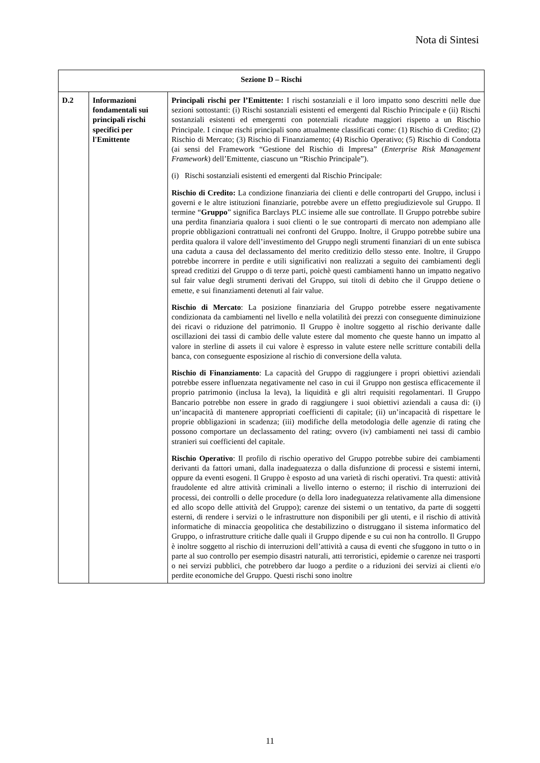Nota di Sintesi
| Sezione D – Rischi | | |
| --- | --- | --- |
| D.2 | Informazioni fondamentali sui principali rischi specifici per l'Emittente | Principali rischi per l’Emittente: I rischi sostanziali e il loro impatto sono descritti nelle due sezioni sottostanti: (i) Rischi sostanziali esistenti ed emergenti dal Rischio Principale e (ii) Rischi sostanziali esistenti ed emergernti con potenziali ricadute maggiori rispetto a un Rischio Principale. I cinque rischi principali sono attualmente classificati come: (1) Rischio di Credito; (2) Rischio di Mercato; (3) Rischio di Finanziamento; (4) Rischio Operativo; (5) Rischio di Condotta (ai sensi del Framework “Gestione del Rischio di Impresa” ( Enterprise Risk Management Framework ) dell’Emittente, ciascuno un “Rischio Principale”). (i) Rischi sostanziali esistenti ed emergenti dal Rischio Principale: Rischio di Credito: La condizione finanziaria dei clienti e delle controparti del Gruppo, inclusi i governi e le altre istituzioni finanziarie, potrebbe avere un effetto pregiudizievole sul Gruppo. Il termine “ Gruppo ” significa Barclays PLC insieme alle sue controllate. Il Gruppo potrebbe subire una perdita finanziaria qualora i suoi clienti o le sue controparti di mercato non adempiano alle proprie obbligazioni contrattuali nei confronti del Gruppo. Inoltre, il Gruppo potrebbe subire una perdita qualora il valore dell’investimento del Gruppo negli strumenti finanziari di un ente subisca una caduta a causa del declassamento del merito creditizio dello stesso ente. Inoltre, il Gruppo potrebbe incorrere in perdite e utili significativi non realizzati a seguito dei cambiamenti degli spread creditizi del Gruppo o di terze parti, poichè questi cambiamenti hanno un impatto negativo sul fair value degli strumenti derivati del Gruppo, sui titoli di debito che il Gruppo detiene o emette, e sui finanziamenti detenuti al fair value. Rischio di Mercato : La posizione finanziaria del Gruppo potrebbe essere negativamente condizionata da cambiamenti nel livello e nella volatilità dei prezzi con conseguente diminuizione dei ricavi o riduzione del patrimonio. Il Gruppo è inoltre soggetto al rischio derivante dalle oscillazioni dei tassi di cambio delle valute estere dal momento che queste hanno un impatto al valore in sterline di assets il cui valore è espresso in valute estere nelle scritture contabili della banca, con conseguente esposizione al rischio di conversione della valuta. Rischio di Finanziamento : La capacità del Gruppo di raggiungere i propri obiettivi aziendali potrebbe essere influenzata negativamente nel caso in cui il Gruppo non gestisca efficacemente il proprio patrimonio (inclusa la leva), la liquidità e gli altri requisiti regolamentari. Il Gruppo Bancario potrebbe non essere in grado di raggiungere i suoi obiettivi aziendali a causa di: (i) un‘incapacità di mantenere appropriati coefficienti di capitale; (ii) un’incapacità di rispettare le proprie obbligazioni in scadenza; (iii) modifiche della metodologia delle agenzie di rating che possono comportare un declassamento del rating; ovvero (iv) cambiamenti nei tassi di cambio stranieri sui coefficienti del capitale. Rischio Operativo : Il profilo di rischio operativo del Gruppo potrebbe subire dei cambiamenti derivanti da fattori umani, dalla inadeguatezza o dalla disfunzione di processi e sistemi interni, oppure da eventi esogeni. Il Gruppo è esposto ad una varietà di rischi operativi. Tra questi: attività fraudolente ed altre attività criminali a livello interno o esterno; il rischio di interruzioni dei processi, dei controlli o delle procedure (o della loro inadeguatezza relativamente alla dimensione ed allo scopo delle attività del Gruppo); carenze dei sistemi o un tentativo, da parte di soggetti esterni, di rendere i servizi o le infrastrutture non disponibili per gli utenti, e il rischio di attività informatiche di minaccia geopolitica che destabilizzino o distruggano il sistema informatico del Gruppo, o infrastrutture critiche dalle quali il Gruppo dipende e su cui non ha controllo. Il Gruppo è inoltre soggetto al rischio di interruzioni dell’attività a causa di eventi che sfuggono in tutto o in parte al suo controllo per esempio disastri naturali, atti terroristici, epidemie o carenze nei trasporti o nei servizi pubblici, che potrebbero dar luogo a perdite o a riduzioni dei servizi ai clienti e/o perdite economiche del Gruppo. Questi rischi sono inoltre |
11